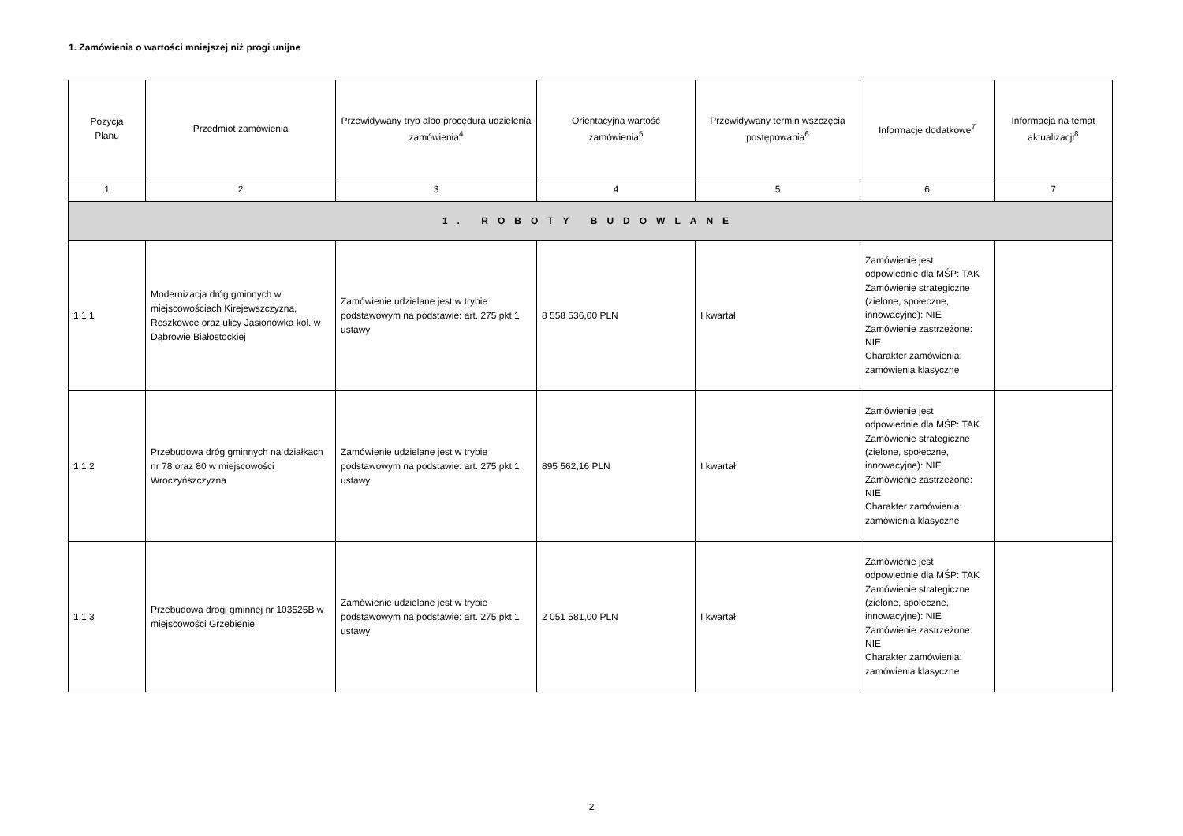1. Zamówienia o wartości mniejszej niż progi unijne
| Pozycja Planu | Przedmiot zamówienia | Przewidywany tryb albo procedura udzielenia zamówienia<sup>4</sup> | Orientacyjna wartość zamówienia<sup>5</sup> | Przewidywany termin wszczęcia postępowania<sup>6</sup> | Informacje dodatkowe<sup>7</sup> | Informacja na temat aktualizacji<sup>8</sup> |
| --- | --- | --- | --- | --- | --- | --- |
| 1 | 2 | 3 | 4 | 5 | 6 | 7 |
| 1. ROBOTY BUDOWLANE | | | | | | |
| 1.1.1 | Modernizacja dróg gminnych w miejscowościach Kirejewszczyzna, Reszkowce oraz ulicy Jasionówka kol. w Dąbrowie Białostockiej | Zamówienie udzielane jest w trybie podstawowym na podstawie: art. 275 pkt 1 ustawy | 8 558 536,00 PLN | I kwartał | Zamówienie jest odpowiednie dla MŚP: TAK Zamówienie strategiczne (zielone, społeczne, innowacyjne): NIE Zamówienie zastrzeżone: NIE Charakter zamówienia: zamówienia klasyczne | |
| 1.1.2 | Przebudowa dróg gminnych na działkach nr 78 oraz 80 w miejscowości Wroczyńszczyzna | Zamówienie udzielane jest w trybie podstawowym na podstawie: art. 275 pkt 1 ustawy | 895 562,16 PLN | I kwartał | Zamówienie jest odpowiednie dla MŚP: TAK Zamówienie strategiczne (zielone, społeczne, innowacyjne): NIE Zamówienie zastrzeżone: NIE Charakter zamówienia: zamówienia klasyczne | |
| 1.1.3 | Przebudowa drogi gminnej nr 103525B w miejscowości Grzebienie | Zamówienie udzielane jest w trybie podstawowym na podstawie: art. 275 pkt 1 ustawy | 2 051 581,00 PLN | I kwartał | Zamówienie jest odpowiednie dla MŚP: TAK Zamówienie strategiczne (zielone, społeczne, innowacyjne): NIE Zamówienie zastrzeżone: NIE Charakter zamówienia: zamówienia klasyczne | |
2